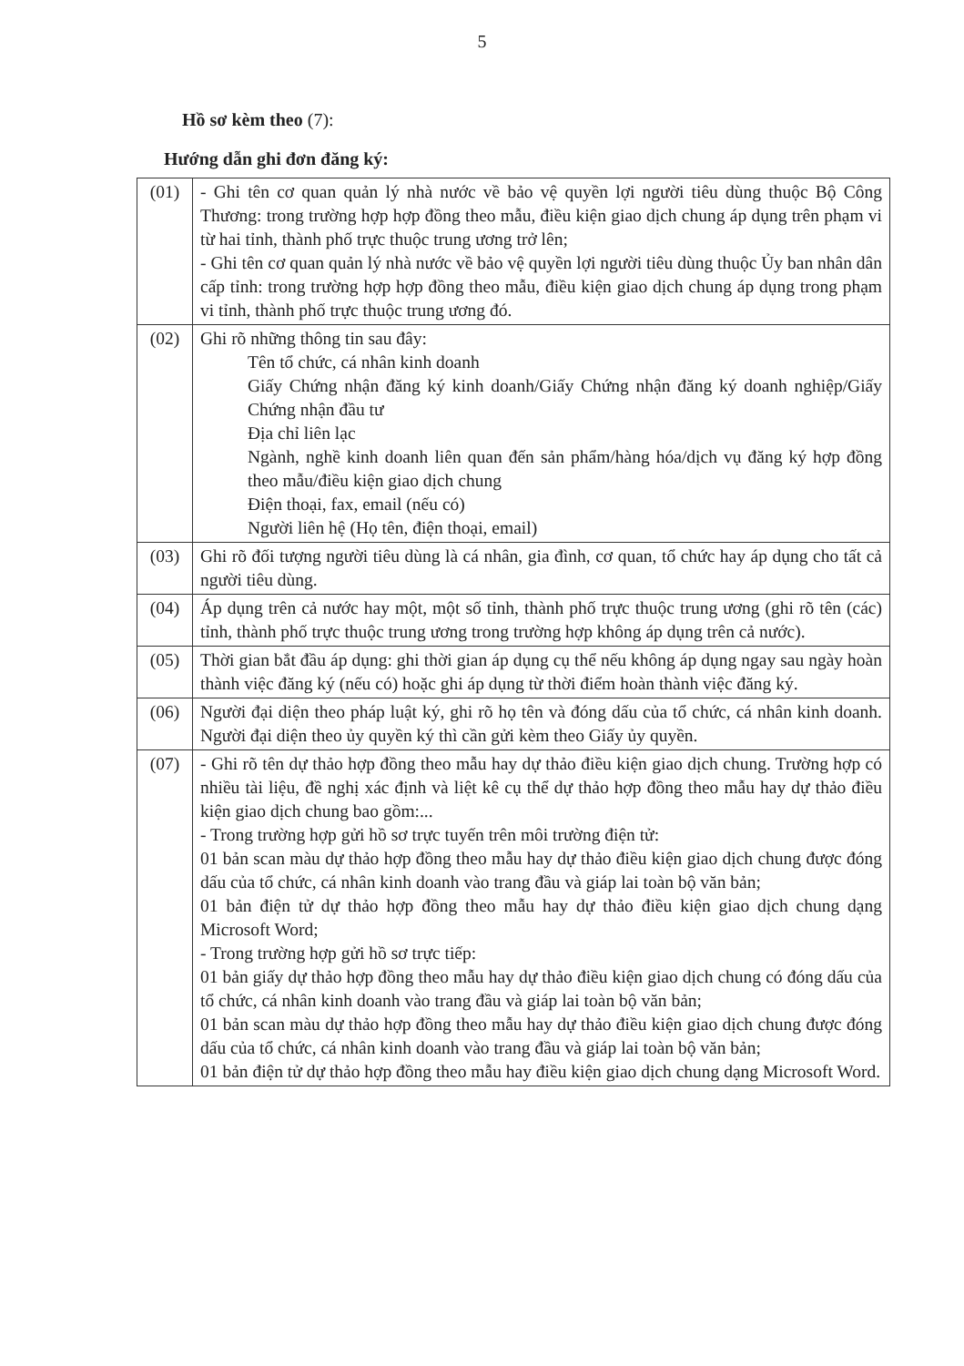5
Hồ sơ kèm theo (7):
Hướng dẫn ghi đơn đăng ký:
| (01) | - Ghi tên cơ quan quản lý nhà nước về bảo vệ quyền lợi người tiêu dùng thuộc Bộ Công Thương: trong trường hợp hợp đồng theo mẫu, điều kiện giao dịch chung áp dụng trên phạm vi từ hai tỉnh, thành phố trực thuộc trung ương trở lên; - Ghi tên cơ quan quản lý nhà nước về bảo vệ quyền lợi người tiêu dùng thuộc Ủy ban nhân dân cấp tỉnh: trong trường hợp hợp đồng theo mẫu, điều kiện giao dịch chung áp dụng trong phạm vi tỉnh, thành phố trực thuộc trung ương đó. |
| (02) | Ghi rõ những thông tin sau đây: Tên tổ chức, cá nhân kinh doanh Giấy Chứng nhận đăng ký kinh doanh/Giấy Chứng nhận đăng ký doanh nghiệp/Giấy Chứng nhận đầu tư Địa chỉ liên lạc Ngành, nghề kinh doanh liên quan đến sản phẩm/hàng hóa/dịch vụ đăng ký hợp đồng theo mẫu/điều kiện giao dịch chung Điện thoại, fax, email (nếu có) Người liên hệ (Họ tên, điện thoại, email) |
| (03) | Ghi rõ đối tượng người tiêu dùng là cá nhân, gia đình, cơ quan, tổ chức hay áp dụng cho tất cả người tiêu dùng. |
| (04) | Áp dụng trên cả nước hay một, một số tỉnh, thành phố trực thuộc trung ương (ghi rõ tên (các) tỉnh, thành phố trực thuộc trung ương trong trường hợp không áp dụng trên cả nước). |
| (05) | Thời gian bắt đầu áp dụng: ghi thời gian áp dụng cụ thể nếu không áp dụng ngay sau ngày hoàn thành việc đăng ký (nếu có) hoặc ghi áp dụng từ thời điểm hoàn thành việc đăng ký. |
| (06) | Người đại diện theo pháp luật ký, ghi rõ họ tên và đóng dấu của tổ chức, cá nhân kinh doanh. Người đại diện theo ủy quyền ký thì cần gửi kèm theo Giấy ủy quyền. |
| (07) | - Ghi rõ tên dự thảo hợp đồng theo mẫu hay dự thảo điều kiện giao dịch chung. Trường hợp có nhiều tài liệu, đề nghị xác định và liệt kê cụ thể dự thảo hợp đồng theo mẫu hay dự thảo điều kiện giao dịch chung bao gồm:... - Trong trường hợp gửi hồ sơ trực tuyến trên môi trường điện tử: 01 bản scan màu dự thảo hợp đồng theo mẫu hay dự thảo điều kiện giao dịch chung được đóng dấu của tổ chức, cá nhân kinh doanh vào trang đầu và giáp lai toàn bộ văn bản; 01 bản điện tử dự thảo hợp đồng theo mẫu hay dự thảo điều kiện giao dịch chung dạng Microsoft Word; - Trong trường hợp gửi hồ sơ trực tiếp: 01 bản giấy dự thảo hợp đồng theo mẫu hay dự thảo điều kiện giao dịch chung có đóng dấu của tổ chức, cá nhân kinh doanh vào trang đầu và giáp lai toàn bộ văn bản; 01 bản scan màu dự thảo hợp đồng theo mẫu hay dự thảo điều kiện giao dịch chung được đóng dấu của tổ chức, cá nhân kinh doanh vào trang đầu và giáp lai toàn bộ văn bản; 01 bản điện tử dự thảo hợp đồng theo mẫu hay điều kiện giao dịch chung dạng Microsoft Word. |